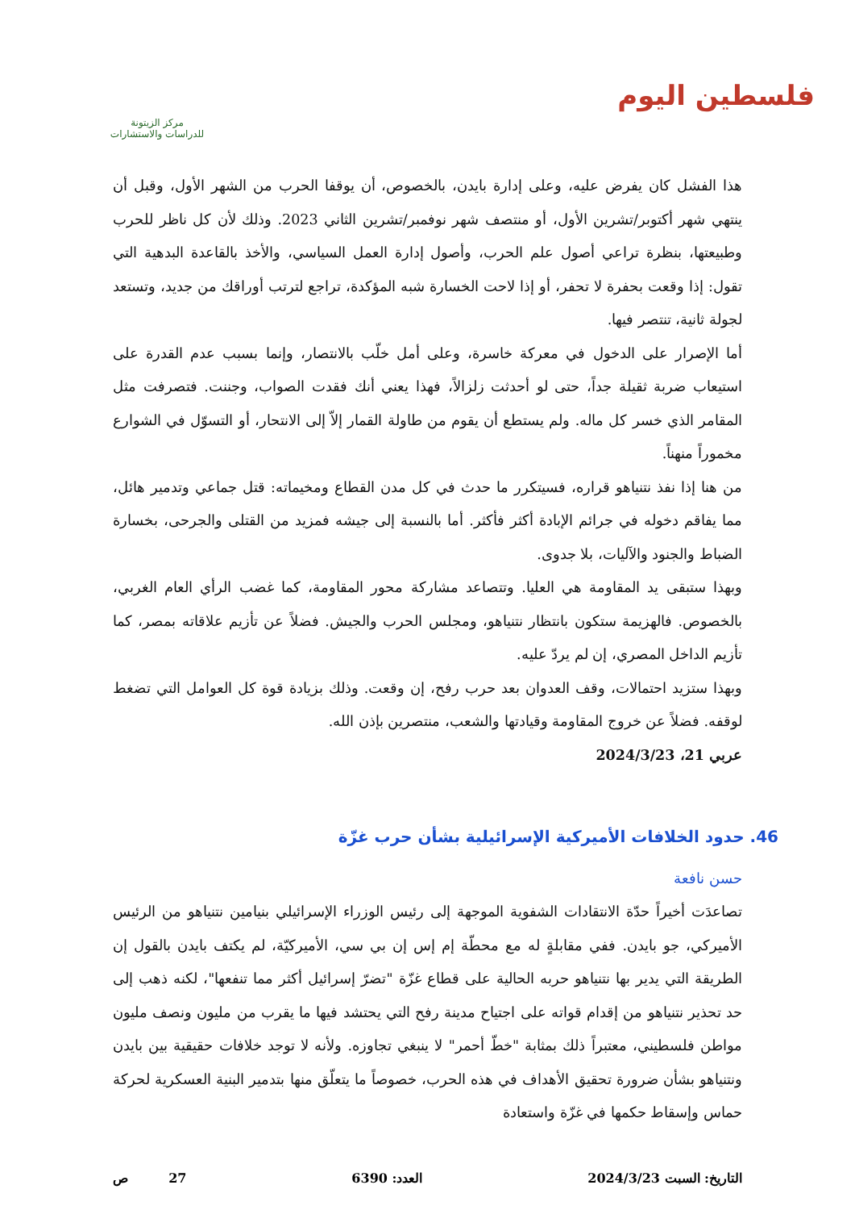فلسطين اليوم
مركز الزيتونة
للدراسات والاستشارات
هذا الفشل كان يفرض عليه، وعلى إدارة بايدن، بالخصوص، أن يوقفا الحرب من الشهر الأول، وقبل أن ينتهي شهر أكتوبر/تشرين الأول، أو منتصف شهر نوفمبر/تشرين الثاني 2023. وذلك لأن كل ناظر للحرب وطبيعتها، بنظرة تراعي أصول علم الحرب، وأصول إدارة العمل السياسي، والأخذ بالقاعدة البدهية التي تقول: إذا وقعت بحفرة لا تحفر، أو إذا لاحت الخسارة شبه المؤكدة، تراجع لترتب أوراقك من جديد، وتستعد لجولة ثانية، تنتصر فيها.
أما الإصرار على الدخول في معركة خاسرة، وعلى أمل خلّب بالانتصار، وإنما بسبب عدم القدرة على استيعاب ضربة ثقيلة جداً، حتى لو أحدثت زلزالاً، فهذا يعني أنك فقدت الصواب، وجننت. فتصرفت مثل المقامر الذي خسر كل ماله. ولم يستطع أن يقوم من طاولة القمار إلاّ إلى الانتحار، أو التسوّل في الشوارع مخموراً منهناً.
من هنا إذا نفذ نتنياهو قراره، فسيتكرر ما حدث في كل مدن القطاع ومخيماته: قتل جماعي وتدمير هائل، مما يفاقم دخوله في جرائم الإبادة أكثر فأكثر. أما بالنسبة إلى جيشه فمزيد من القتلى والجرحى، بخسارة الضباط والجنود والآليات، بلا جدوى.
وبهذا ستبقى يد المقاومة هي العليا. وتتصاعد مشاركة محور المقاومة، كما غضب الرأي العام الغربي، بالخصوص. فالهزيمة ستكون بانتظار نتنياهو، ومجلس الحرب والجيش. فضلاً عن تأزيم علاقاته بمصر، كما تأزيم الداخل المصري، إن لم يردّ عليه.
وبهذا ستزيد احتمالات، وقف العدوان بعد حرب رفح، إن وقعت. وذلك بزيادة قوة كل العوامل التي تضغط لوقفه. فضلاً عن خروج المقاومة وقيادتها والشعب، منتصرين بإذن الله.
عربي 21، 2024/3/23
46. حدود الخلافات الأميركية الإسرائيلية بشأن حرب غزّة
حسن نافعة
تصاعدَت أخيراً حدّة الانتقادات الشفوية الموجهة إلى رئيس الوزراء الإسرائيلي بنيامين نتنياهو من الرئيس الأميركي، جو بايدن. ففي مقابلةٍ له مع محطّة إم إس إن بي سي، الأميركيّة، لم يكتف بايدن بالقول إن الطريقة التي يدير بها نتنياهو حربه الحالية على قطاع غزّة "تضرّ إسرائيل أكثر مما تنفعها"، لكنه ذهب إلى حد تحذير نتنياهو من إقدام قواته على اجتياح مدينة رفح التي يحتشد فيها ما يقرب من مليون ونصف مليون مواطن فلسطيني، معتبراً ذلك بمثابة "خطّ أحمر" لا ينبغي تجاوزه. ولأنه لا توجد خلافات حقيقية بين بايدن ونتنياهو بشأن ضرورة تحقيق الأهداف في هذه الحرب، خصوصاً ما يتعلّق منها بتدمير البنية العسكرية لحركة حماس وإسقاط حكمها في غزّة واستعادة
التاريخ: السبت 2024/3/23 العدد: 6390 27 ص